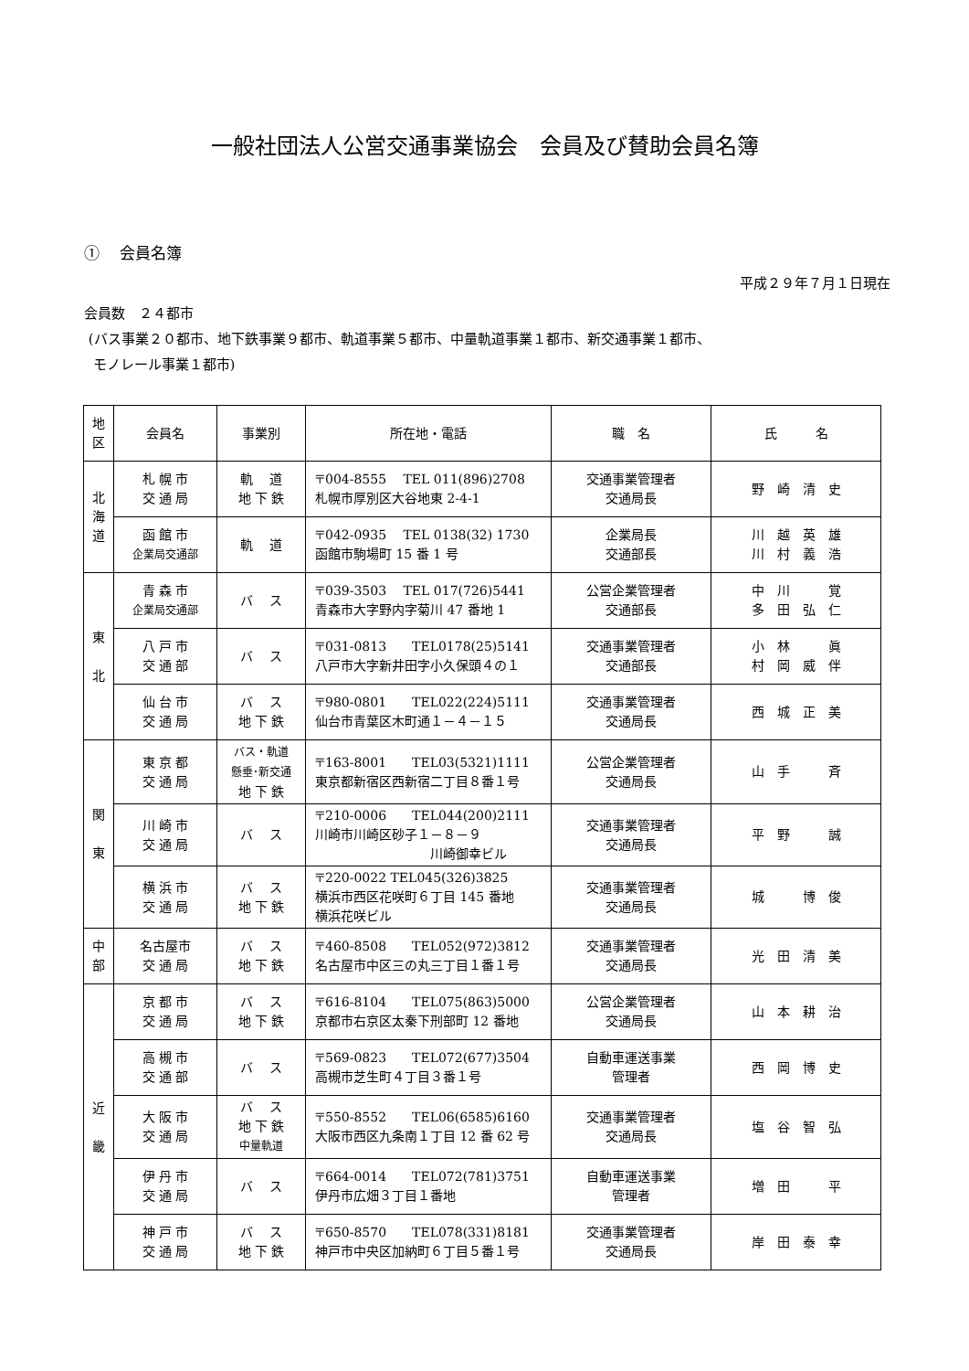一般社団法人公営交通事業協会　会員及び賛助会員名簿
①　 会員名簿
平成２９年７月１日現在
会員数　２４都市
(バス事業２０都市、地下鉄事業９都市、軌道事業５都市、中量軌道事業１都市、新交通事業１都市、
モノレール事業１都市)
| 地 区 | 会員名 | 事業別 | 所在地・電話 | 職 名 | 氏 名 |
| --- | --- | --- | --- | --- | --- |
| 北 海 道 | 札 幌 市 交 通 局 | 軌 道 地 下 鉄 | 〒004-8555 TEL 011(896)2708 札幌市厚別区大谷地東 2-4-1 | 交通事業管理者 交通局長 | 野 崎 清 史 |
| | 函 館 市 企業局交通部 | 軌 道 | 〒042-0935 TEL 0138(32) 1730 函館市駒場町 15 番 1 号 | 企業局長 交通部長 | 川 越 英 雄 川 村 義 浩 |
| 東 北 | 青 森 市 企業局交通部 | バ ス | 〒039-3503 TEL 017(726)5441 青森市大字野内字菊川 47 番地 1 | 公営企業管理者 交通部長 | 中 川 覚 多 田 弘 仁 |
| | 八 戸 市 交 通 部 | バ ス | 〒031-0813 TEL0178(25)5141 八戸市大字新井田字小久保頭４の１ | 交通事業管理者 交通部長 | 小 林 眞 村 岡 威 伴 |
| | 仙 台 市 交 通 局 | バ ス 地 下 鉄 | 〒980-0801 TEL022(224)5111 仙台市青葉区木町通１－４－１５ | 交通事業管理者 交通局長 | 西 城 正 美 |
| 関 東 | 東 京 都 交 通 局 | バス・軌道 懸垂･新交通 地 下 鉄 | 〒163-8001 TEL03(5321)1111 東京都新宿区西新宿二丁目８番１号 | 公営企業管理者 交通局長 | 山 手 斉 |
| | 川 崎 市 交 通 局 | バ ス | 〒210-0006 TEL044(200)2111 川崎市川崎区砂子１－８－９ 川崎御幸ビル | 交通事業管理者 交通局長 | 平 野 誠 |
| | 横 浜 市 交 通 局 | バ ス 地 下 鉄 | 〒220-0022 TEL045(326)3825 横浜市西区花咲町６丁目 145 番地 横浜花咲ビル | 交通事業管理者 交通局長 | 城 博 俊 |
| 中 部 | 名古屋市 交 通 局 | バ ス 地 下 鉄 | 〒460-8508 TEL052(972)3812 名古屋市中区三の丸三丁目１番１号 | 交通事業管理者 交通局長 | 光 田 清 美 |
| 近 畿 | 京 都 市 交 通 局 | バ ス 地 下 鉄 | 〒616-8104 TEL075(863)5000 京都市右京区太秦下刑部町 12 番地 | 公営企業管理者 交通局長 | 山 本 耕 治 |
| | 高 槻 市 交 通 部 | バ ス | 〒569-0823 TEL072(677)3504 高槻市芝生町４丁目３番１号 | 自動車運送事業 管理者 | 西 岡 博 史 |
| | 大 阪 市 交 通 局 | バ ス 地 下 鉄 中量軌道 | 〒550-8552 TEL06(6585)6160 大阪市西区九条南１丁目 12 番 62 号 | 交通事業管理者 交通局長 | 塩 谷 智 弘 |
| | 伊 丹 市 交 通 局 | バ ス | 〒664-0014 TEL072(781)3751 伊丹市広畑３丁目１番地 | 自動車運送事業 管理者 | 増 田 平 |
| | 神 戸 市 交 通 局 | バ ス 地 下 鉄 | 〒650-8570 TEL078(331)8181 神戸市中央区加納町６丁目５番１号 | 交通事業管理者 交通局長 | 岸 田 泰 幸 |